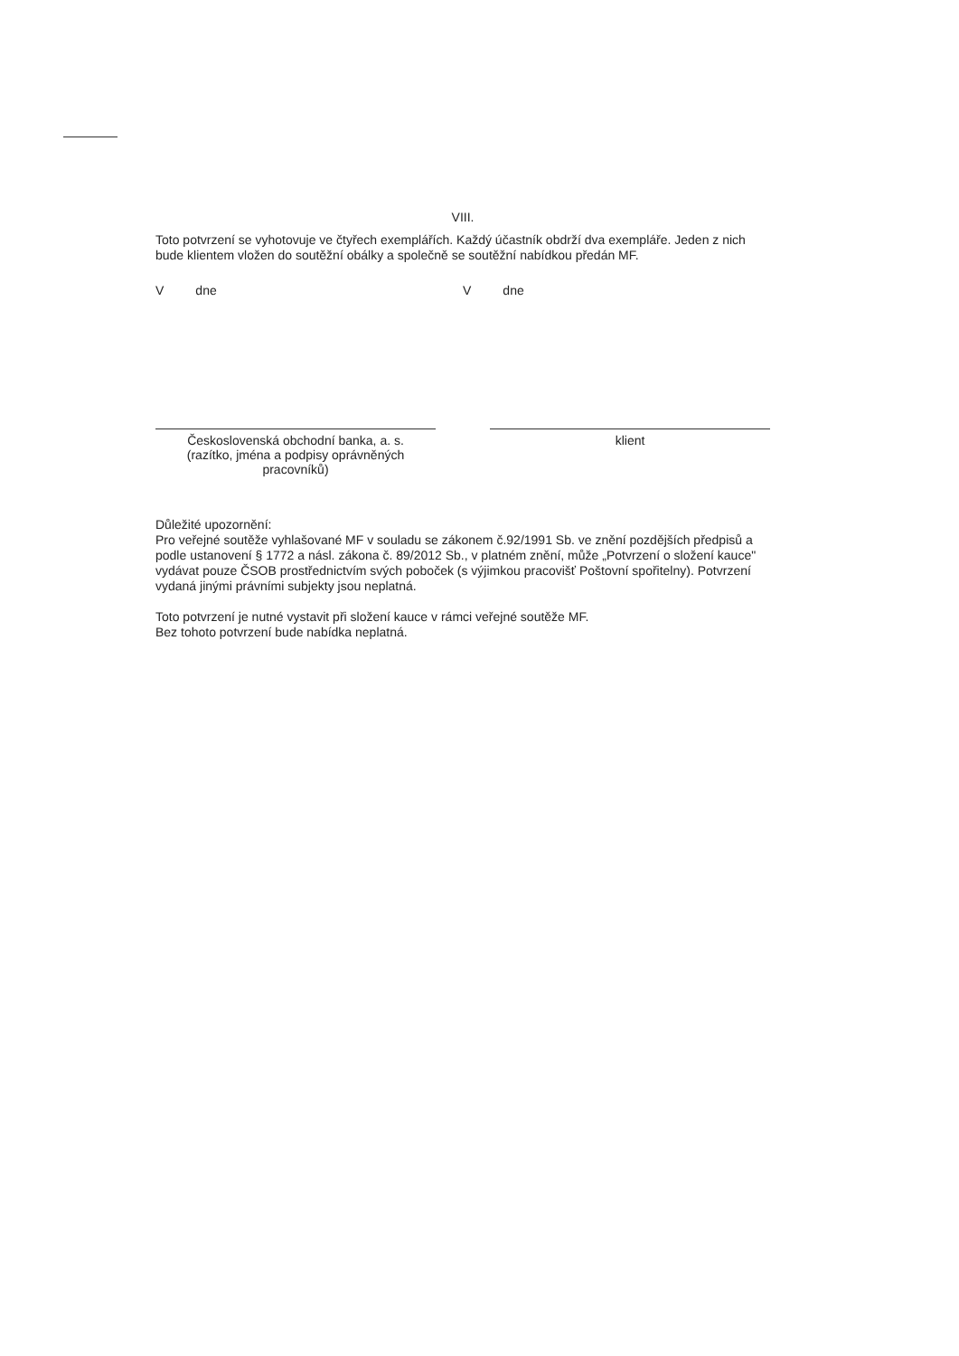VIII.
Toto potvrzení se vyhotovuje ve čtyřech exemplářích. Každý účastník obdrží dva exempláře. Jeden z nich bude klientem vložen do soutěžní obálky a společně se soutěžní nabídkou předán MF.
V dne V dne
Československá obchodní banka, a. s.
(razítko, jména a podpisy oprávněných pracovníků)
klient
Důležité upozornění:
Pro veřejné soutěže vyhlašované MF v souladu se zákonem č.92/1991 Sb. ve znění pozdějších předpisů a podle ustanovení § 1772 a násl. zákona č. 89/2012 Sb., v platném znění, může „Potvrzení o složení kauce" vydávat pouze ČSOB prostřednictvím svých poboček (s výjimkou pracovišť Poštovní spořitelny). Potvrzení vydaná jinými právními subjekty jsou neplatná.
Toto potvrzení je nutné vystavit při složení kauce v rámci veřejné soutěže MF.
Bez tohoto potvrzení bude nabídka neplatná.